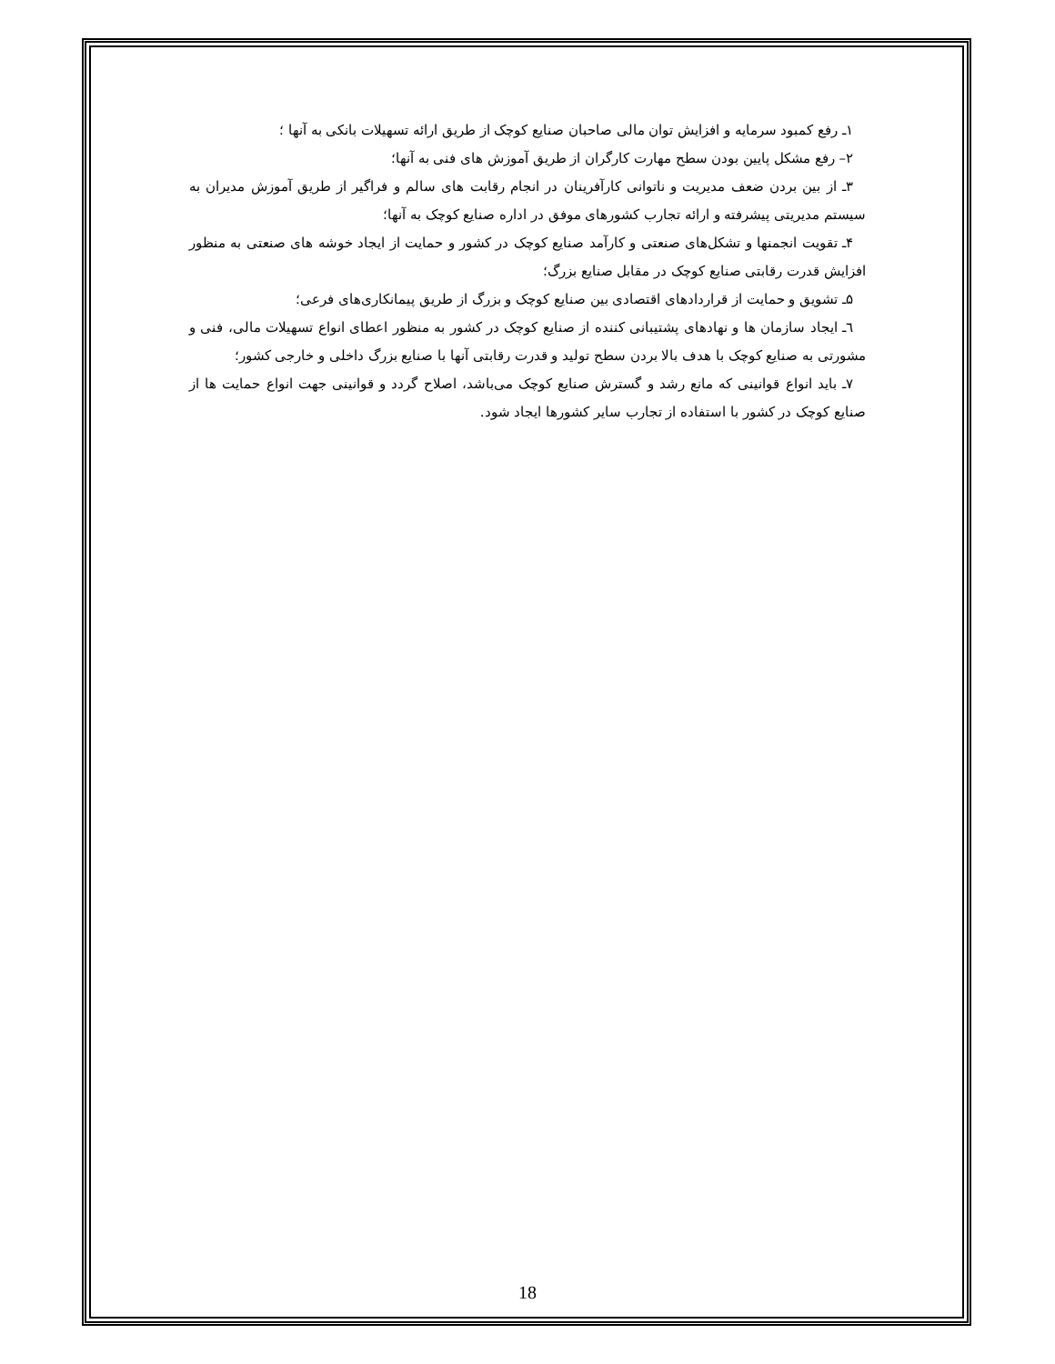۱ـ رفع کمبود سرمایه و افزایش توان مالی صاحبان صنایع کوچک از طریق ارائه تسهیلات بانکی به آنها ؛
۲– رفع مشکل پایین بودن سطح مهارت کارگران از طریق آموزش های فنی به آنها؛
۳ـ از بین بردن ضعف مدیریت و ناتوانی کارآفرینان در انجام رقابت های سالم و فراگیر از طریق آموزش مدیران به سیستم مدیریتی پیشرفته و ارائه تجارب کشورهای موفق در اداره صنایع کوچک به آنها؛
۴ـ تقویت انجمنها و تشکل‌های صنعتی و کارآمد صنایع کوچک در کشور و حمایت از ایجاد خوشه های صنعتی به منظور افزایش قدرت رقابتی صنایع کوچک در مقابل صنایع بزرگ؛
۵ـ تشویق و حمایت از قراردادهای اقتصادی بین صنایع کوچک و بزرگ از طریق پیمانکاری‌های فرعی؛
٦ـ ایجاد سازمان ها و نهادهای پشتیبانی کننده از صنایع کوچک در کشور به منظور اعطای انواع تسهیلات مالی، فنی و مشورتی به صنایع کوچک با هدف بالا بردن سطح تولید و قدرت رقابتی آنها با صنایع بزرگ داخلی و خارجی کشور؛
۷ـ باید انواع قوانینی که مانع رشد و گسترش صنایع کوچک می‌باشد، اصلاح گردد و قوانینی جهت انواع حمایت ها از صنایع کوچک در کشور با استفاده از تجارب سایر کشورها ایجاد شود.
18